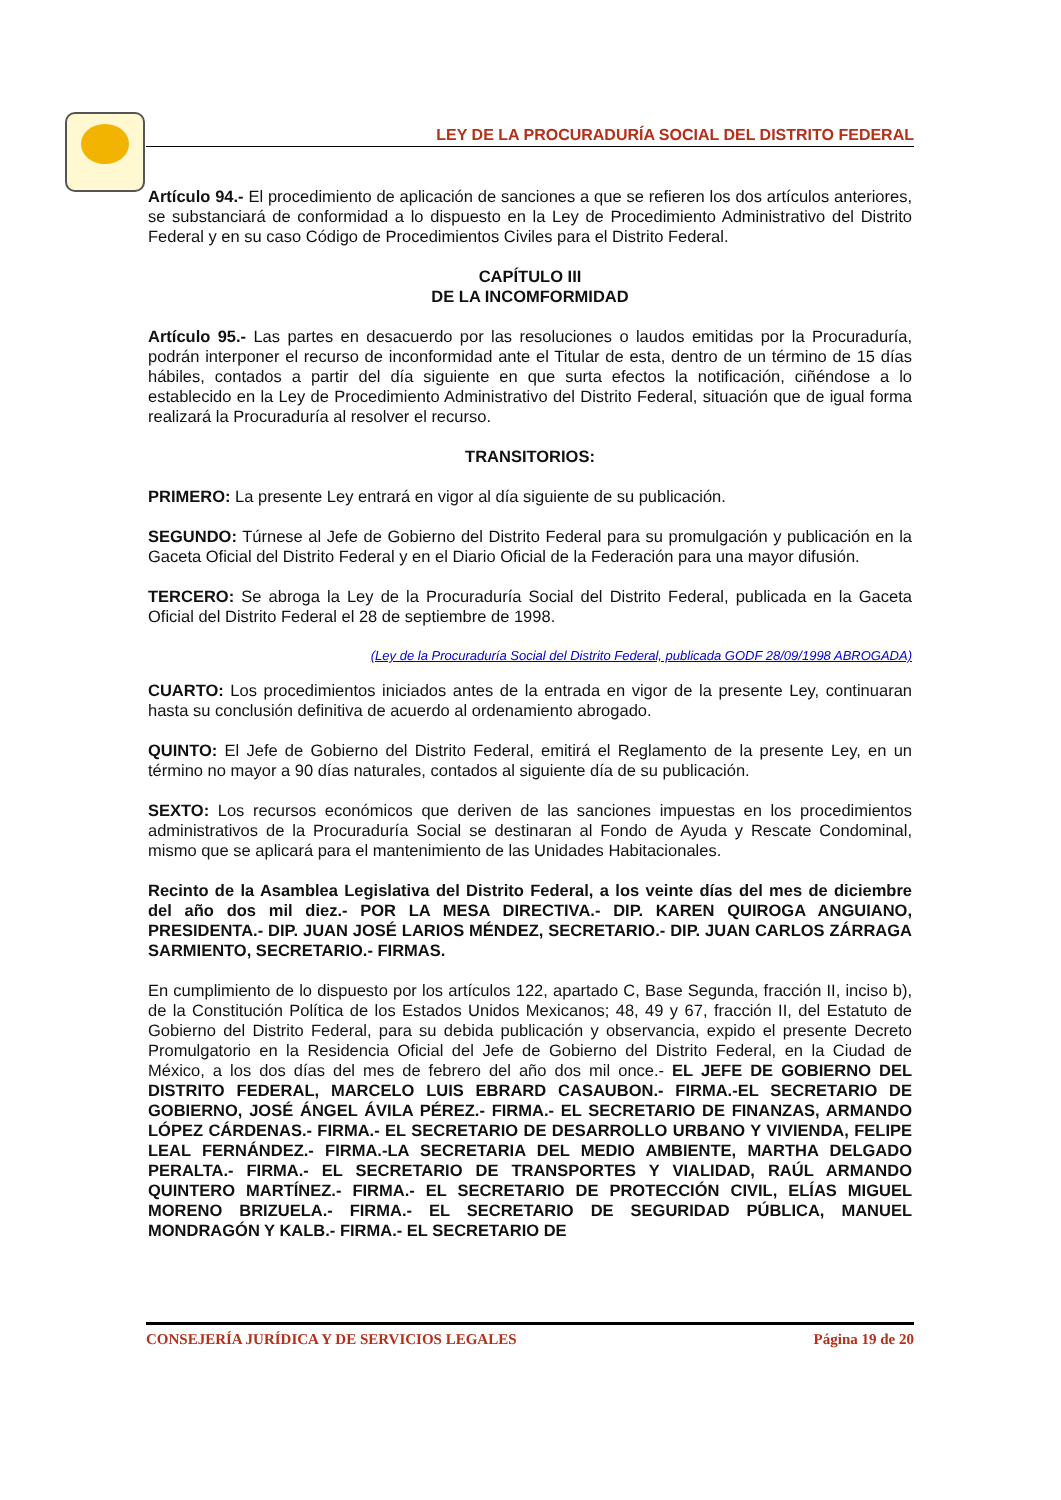LEY DE LA PROCURADURÍA SOCIAL DEL DISTRITO FEDERAL
Artículo 94.- El procedimiento de aplicación de sanciones a que se refieren los dos artículos anteriores, se substanciará de conformidad a lo dispuesto en la Ley de Procedimiento Administrativo del Distrito Federal y en su caso Código de Procedimientos Civiles para el Distrito Federal.
CAPÍTULO III
DE LA INCOMFORMIDAD
Artículo 95.- Las partes en desacuerdo por las resoluciones o laudos emitidas por la Procuraduría, podrán interponer el recurso de inconformidad ante el Titular de esta, dentro de un término de 15 días hábiles, contados a partir del día siguiente en que surta efectos la notificación, ciñéndose a lo establecido en la Ley de Procedimiento Administrativo del Distrito Federal, situación que de igual forma realizará la Procuraduría al resolver el recurso.
TRANSITORIOS:
PRIMERO: La presente Ley entrará en vigor al día siguiente de su publicación.
SEGUNDO: Túrnese al Jefe de Gobierno del Distrito Federal para su promulgación y publicación en la Gaceta Oficial del Distrito Federal y en el Diario Oficial de la Federación para una mayor difusión.
TERCERO: Se abroga la Ley de la Procuraduría Social del Distrito Federal, publicada en la Gaceta Oficial del Distrito Federal el 28 de septiembre de 1998.
(Ley de la Procuraduría Social del Distrito Federal, publicada GODF 28/09/1998 ABROGADA)
CUARTO: Los procedimientos iniciados antes de la entrada en vigor de la presente Ley, continuaran hasta su conclusión definitiva de acuerdo al ordenamiento abrogado.
QUINTO: El Jefe de Gobierno del Distrito Federal, emitirá el Reglamento de la presente Ley, en un término no mayor a 90 días naturales, contados al siguiente día de su publicación.
SEXTO: Los recursos económicos que deriven de las sanciones impuestas en los procedimientos administrativos de la Procuraduría Social se destinaran al Fondo de Ayuda y Rescate Condominal, mismo que se aplicará para el mantenimiento de las Unidades Habitacionales.
Recinto de la Asamblea Legislativa del Distrito Federal, a los veinte días del mes de diciembre del año dos mil diez.- POR LA MESA DIRECTIVA.- DIP. KAREN QUIROGA ANGUIANO, PRESIDENTA.- DIP. JUAN JOSÉ LARIOS MÉNDEZ, SECRETARIO.- DIP. JUAN CARLOS ZÁRRAGA SARMIENTO, SECRETARIO.- FIRMAS.
En cumplimiento de lo dispuesto por los artículos 122, apartado C, Base Segunda, fracción II, inciso b), de la Constitución Política de los Estados Unidos Mexicanos; 48, 49 y 67, fracción II, del Estatuto de Gobierno del Distrito Federal, para su debida publicación y observancia, expido el presente Decreto Promulgatorio en la Residencia Oficial del Jefe de Gobierno del Distrito Federal, en la Ciudad de México, a los dos días del mes de febrero del año dos mil once.- EL JEFE DE GOBIERNO DEL DISTRITO FEDERAL, MARCELO LUIS EBRARD CASAUBON.- FIRMA.-EL SECRETARIO DE GOBIERNO, JOSÉ ÁNGEL ÁVILA PÉREZ.- FIRMA.- EL SECRETARIO DE FINANZAS, ARMANDO LÓPEZ CÁRDENAS.- FIRMA.- EL SECRETARIO DE DESARROLLO URBANO Y VIVIENDA, FELIPE LEAL FERNÁNDEZ.- FIRMA.-LA SECRETARIA DEL MEDIO AMBIENTE, MARTHA DELGADO PERALTA.- FIRMA.- EL SECRETARIO DE TRANSPORTES Y VIALIDAD, RAÚL ARMANDO QUINTERO MARTÍNEZ.- FIRMA.- EL SECRETARIO DE PROTECCIÓN CIVIL, ELÍAS MIGUEL MORENO BRIZUELA.- FIRMA.- EL SECRETARIO DE SEGURIDAD PÚBLICA, MANUEL MONDRAGÓN Y KALB.- FIRMA.- EL SECRETARIO DE
CONSEJERÍA JURÍDICA Y DE SERVICIOS LEGALES Página 19 de 20